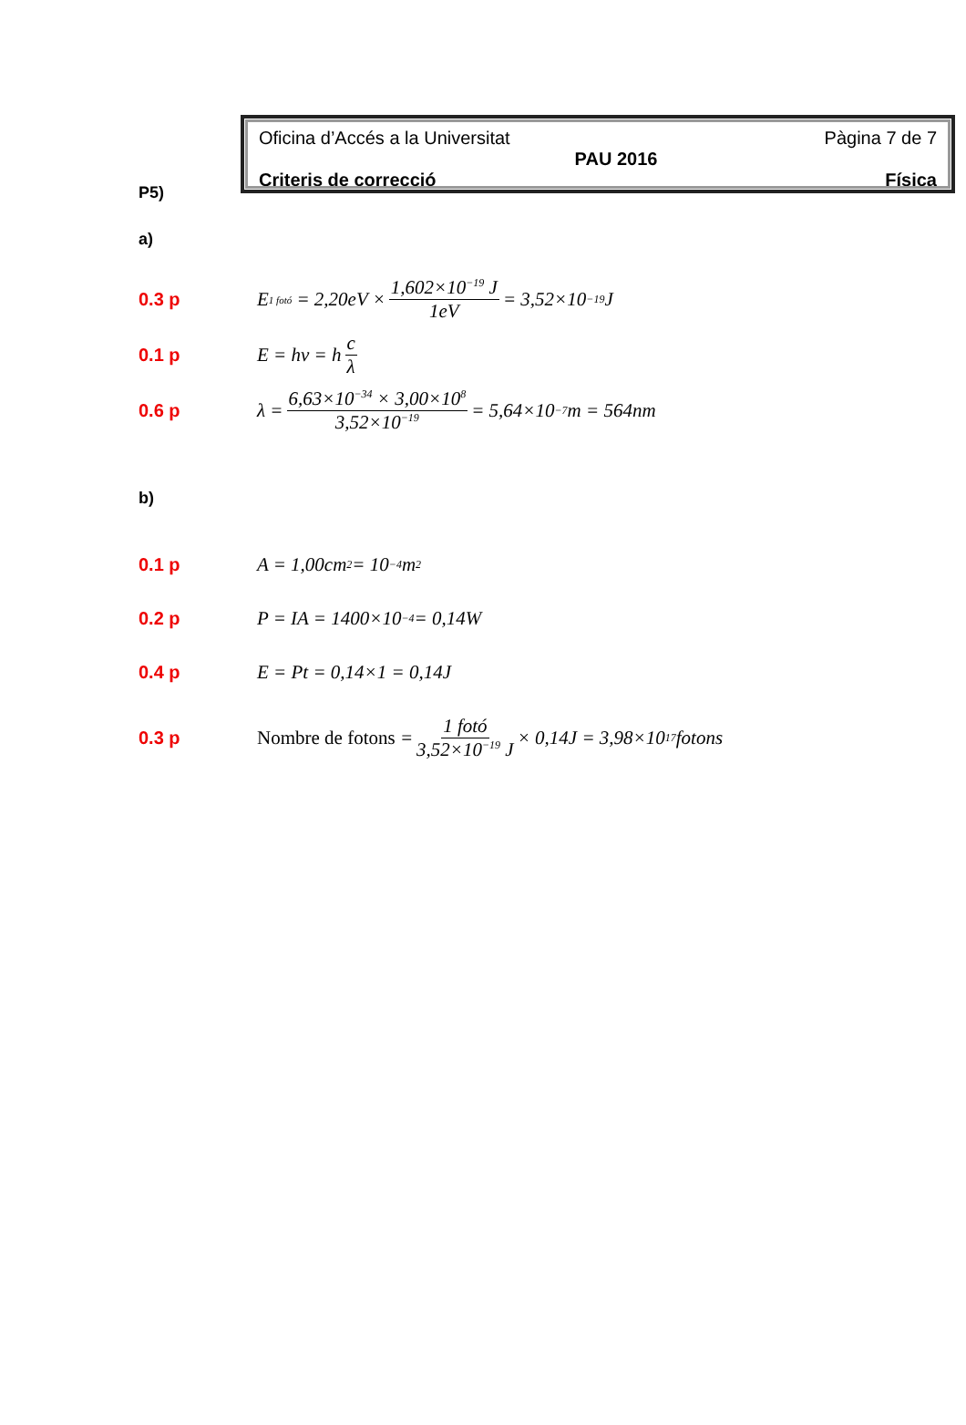Oficina d’Accés a la Universitat Pàgina 7 de 7
PAU 2016
Criteris de correcció Física
P5)
a)
0.3 p E<sub>1 fotó</sub> = 2,20eV × 1,602×10<sup>−19</sup> J 1eV = 3,52×10<sup>−19</sup> J
0.1 p E = hν = h c λ
0.6 p λ = 6,63×10<sup>−34</sup> × 3,00×10<sup>8</sup> 3,52×10<sup>−19</sup> = 5,64×10<sup>−7</sup> m = 564nm
b)
0.1 p A = 1,00cm<sup>2</sup> = 10<sup>−4</sup>m<sup>2</sup>
0.2 p P = IA = 1400×10<sup>−4</sup> = 0,14W
0.4 p E = Pt = 0,14×1 = 0,14J
0.3 p Nombre de fotons = 1 fotó 3,52×10<sup>−19</sup> J × 0,14J = 3,98×10<sup>17</sup> fotons